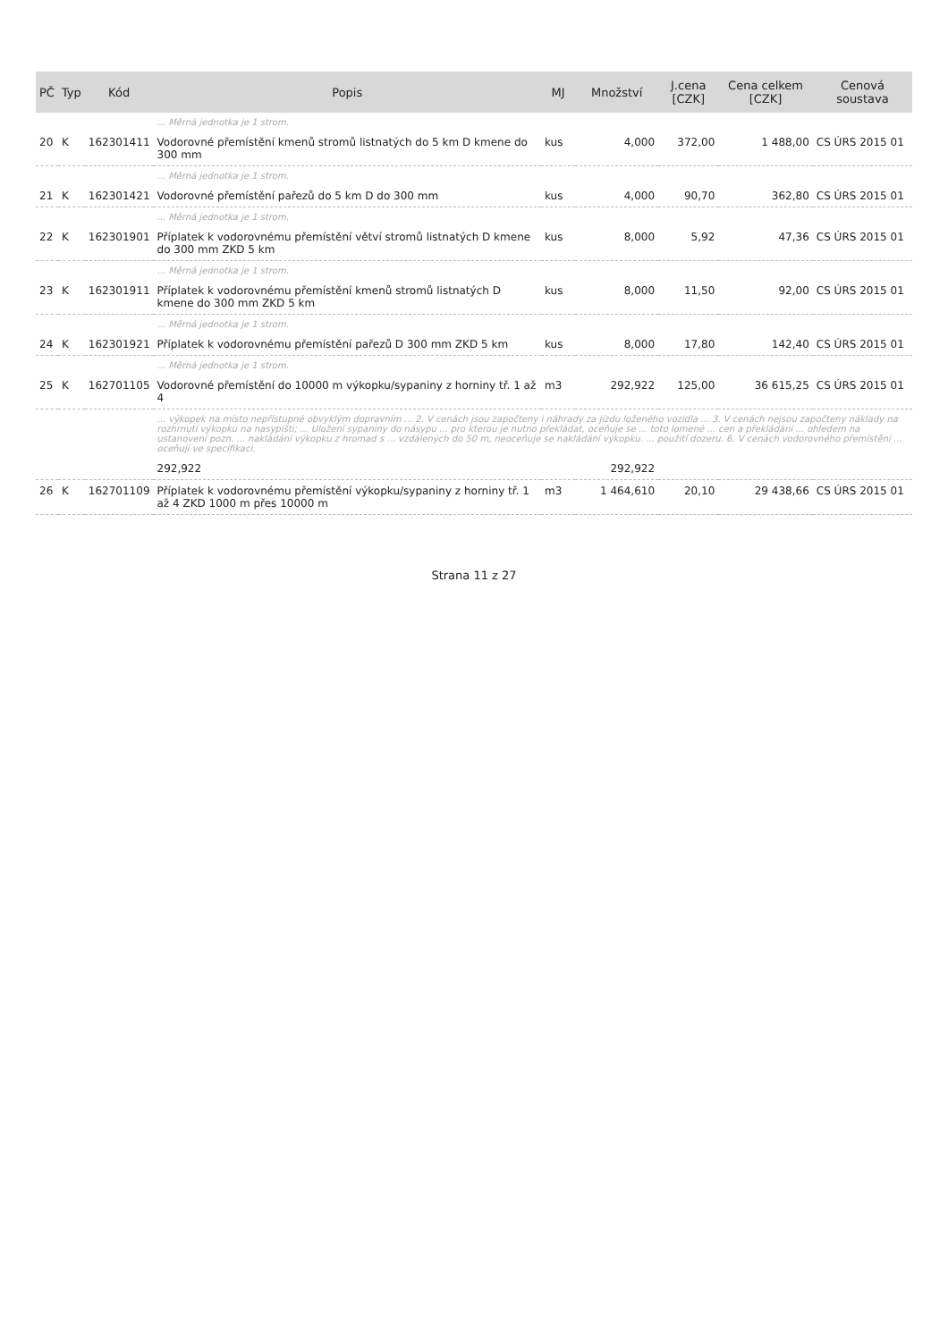| PČ | Typ | Kód | Popis | MJ | Množství | J.cena [CZK] | Cena celkem [CZK] | Cenová soustava |
| --- | --- | --- | --- | --- | --- | --- | --- | --- |
| | | | ... Měrná jednotka je 1 strom. | | | | | |
| 20 | K | 162301411 | Vodorovné přemístění kmenů stromů listnatých do 5 km D kmene do 300 mm | kus | 4,000 | 372,00 | 1 488,00 | CS ÚRS 2015 01 |
| | | | ... Měrná jednotka je 1 strom. | | | | | |
| 21 | K | 162301421 | Vodorovné přemístění pařezů do 5 km D do 300 mm | kus | 4,000 | 90,70 | 362,80 | CS ÚRS 2015 01 |
| | | | ... Měrná jednotka je 1 strom. | | | | | |
| 22 | K | 162301901 | Příplatek k vodorovnému přemístění větví stromů listnatých D kmene do 300 mm ZKD 5 km | kus | 8,000 | 5,92 | 47,36 | CS ÚRS 2015 01 |
| | | | ... Měrná jednotka je 1 strom. | | | | | |
| 23 | K | 162301911 | Příplatek k vodorovnému přemístění kmenů stromů listnatých D kmene do 300 mm ZKD 5 km | kus | 8,000 | 11,50 | 92,00 | CS ÚRS 2015 01 |
| | | | ... Měrná jednotka je 1 strom. | | | | | |
| 24 | K | 162301921 | Příplatek k vodorovnému přemístění pařezů D 300 mm ZKD 5 km | kus | 8,000 | 17,80 | 142,40 | CS ÚRS 2015 01 |
| | | | ... Měrná jednotka je 1 strom. | | | | | |
| 25 | K | 162701105 | Vodorovné přemístění do 10000 m výkopku/sypaniny z horniny tř. 1 až 4 | m3 | 292,922 | 125,00 | 36 615,25 | CS ÚRS 2015 01 |
| | | | ... výkopek na místo nepřístupné obvyklým dopravním ... 2. V cenách jsou započteny i náhrady za jízdu loženého vozidla ... 3. V cenách nejsou započteny náklady na rozhrnutí výkopku na nasypišti; ... Uložení sypaniny do násypu ... pro kterou je nutno překládat, oceňuje se ... toto lomené ... cen a překládání ... ohledem na ustanovení pozn. ... nakládání výkopku z hromad s ... vzdálených do 50 m, neoceňuje se nakládání výkopku. ... použití dozeru. 6. V cenách vodorovného přemístění ... oceňují ve specifikaci. | | | | | |
| | | | 292,922 | | 292,922 | | | |
| 26 | K | 162701109 | Příplatek k vodorovnému přemístění výkopku/sypaniny z horniny tř. 1 až 4 ZKD 1000 m přes 10000 m | m3 | 1 464,610 | 20,10 | 29 438,66 | CS ÚRS 2015 01 |
Strana 11 z 27